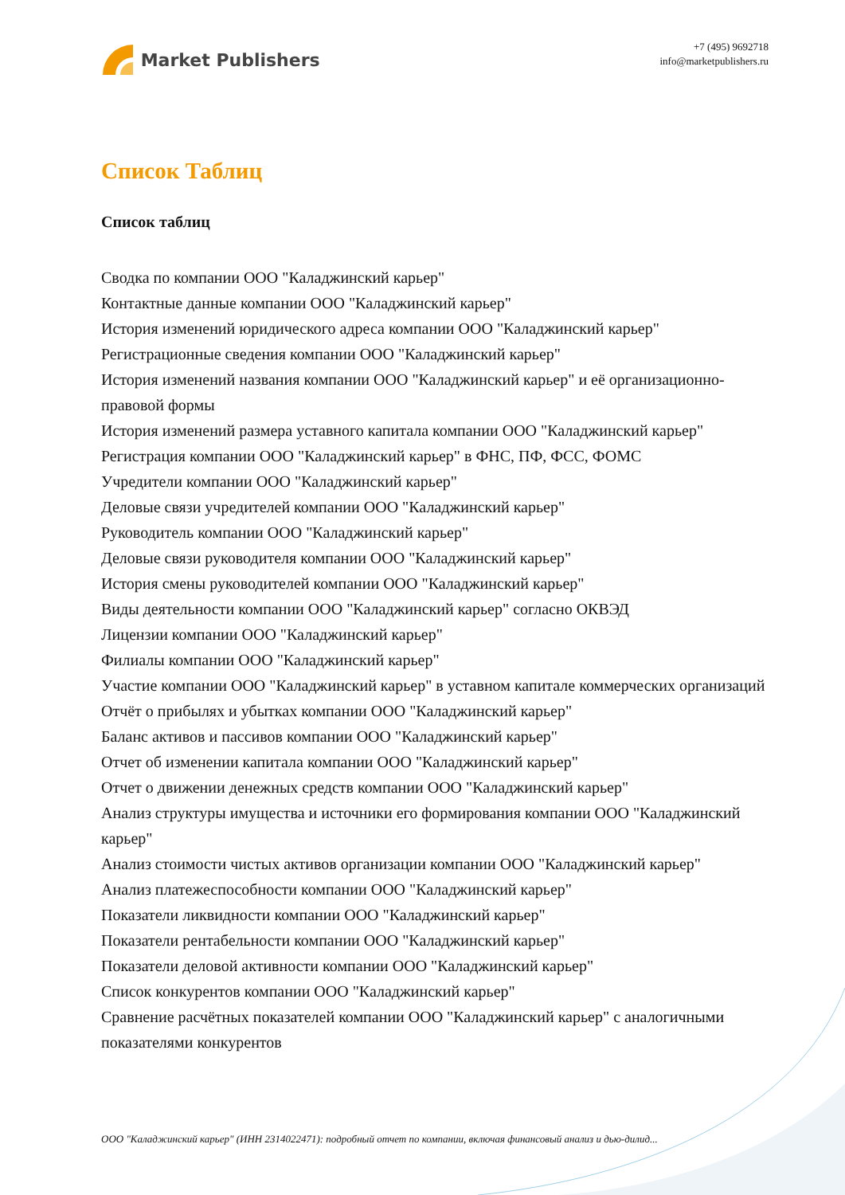Market Publishers
+7 (495) 9692718
info@marketpublishers.ru
Список Таблиц
Список таблиц
Сводка по компании ООО "Каладжинский карьер"
Контактные данные компании ООО "Каладжинский карьер"
История изменений юридического адреса компании ООО "Каладжинский карьер"
Регистрационные сведения компании ООО "Каладжинский карьер"
История изменений названия компании ООО "Каладжинский карьер" и её организационно-правовой формы
История изменений размера уставного капитала компании ООО "Каладжинский карьер"
Регистрация компании ООО "Каладжинский карьер" в ФНС, ПФ, ФСС, ФОМС
Учредители компании ООО "Каладжинский карьер"
Деловые связи учредителей компании ООО "Каладжинский карьер"
Руководитель компании ООО "Каладжинский карьер"
Деловые связи руководителя компании ООО "Каладжинский карьер"
История смены руководителей компании ООО "Каладжинский карьер"
Виды деятельности компании ООО "Каладжинский карьер" согласно ОКВЭД
Лицензии компании ООО "Каладжинский карьер"
Филиалы компании ООО "Каладжинский карьер"
Участие компании ООО "Каладжинский карьер" в уставном капитале коммерческих организаций
Отчёт о прибылях и убытках компании ООО "Каладжинский карьер"
Баланс активов и пассивов компании ООО "Каладжинский карьер"
Отчет об изменении капитала компании ООО "Каладжинский карьер"
Отчет о движении денежных средств компании ООО "Каладжинский карьер"
Анализ структуры имущества и источники его формирования компании ООО "Каладжинский карьер"
Анализ стоимости чистых активов организации компании ООО "Каладжинский карьер"
Анализ платежеспособности компании ООО "Каладжинский карьер"
Показатели ликвидности компании ООО "Каладжинский карьер"
Показатели рентабельности компании ООО "Каладжинский карьер"
Показатели деловой активности компании ООО "Каладжинский карьер"
Список конкурентов компании ООО "Каладжинский карьер"
Сравнение расчётных показателей компании ООО "Каладжинский карьер" с аналогичными показателями конкурентов
ООО "Каладжинский карьер" (ИНН 2314022471): подробный отчет по компании, включая финансовый анализ и дью-дилид...